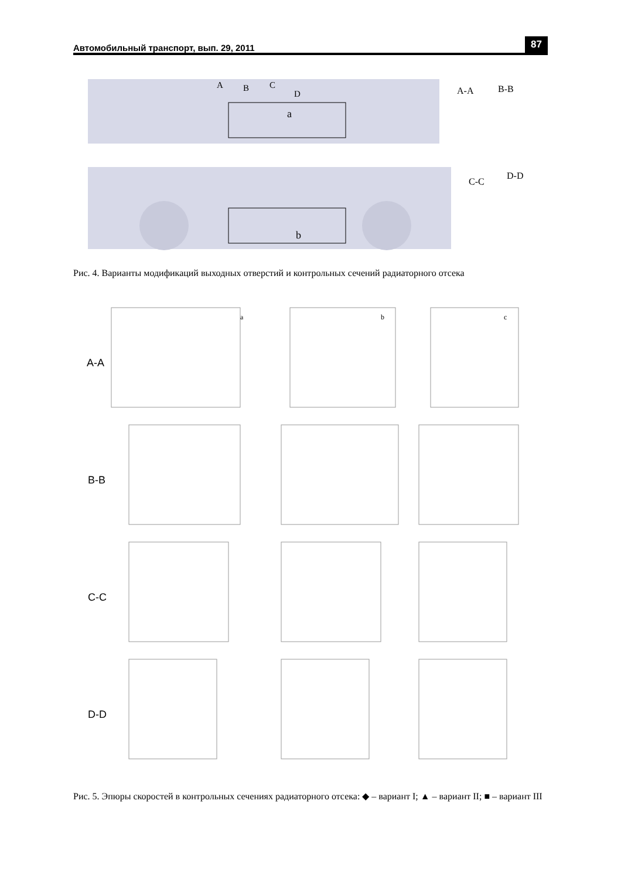Автомобильный транспорт, вып. 29, 2011 87
a
b
A-A
B-B
C-C
D-D
A
B
C
D
Рис. 4. Варианты модификаций выходных отверстий и контрольных сечений радиаторного отсека
A-A
B-B
C-C
D-D
a
b
c
Рис. 5. Эпюры скоростей в контрольных сечениях радиаторного отсека: ◆ – вариант I; ▲ – вариант II; ■ – вариант III